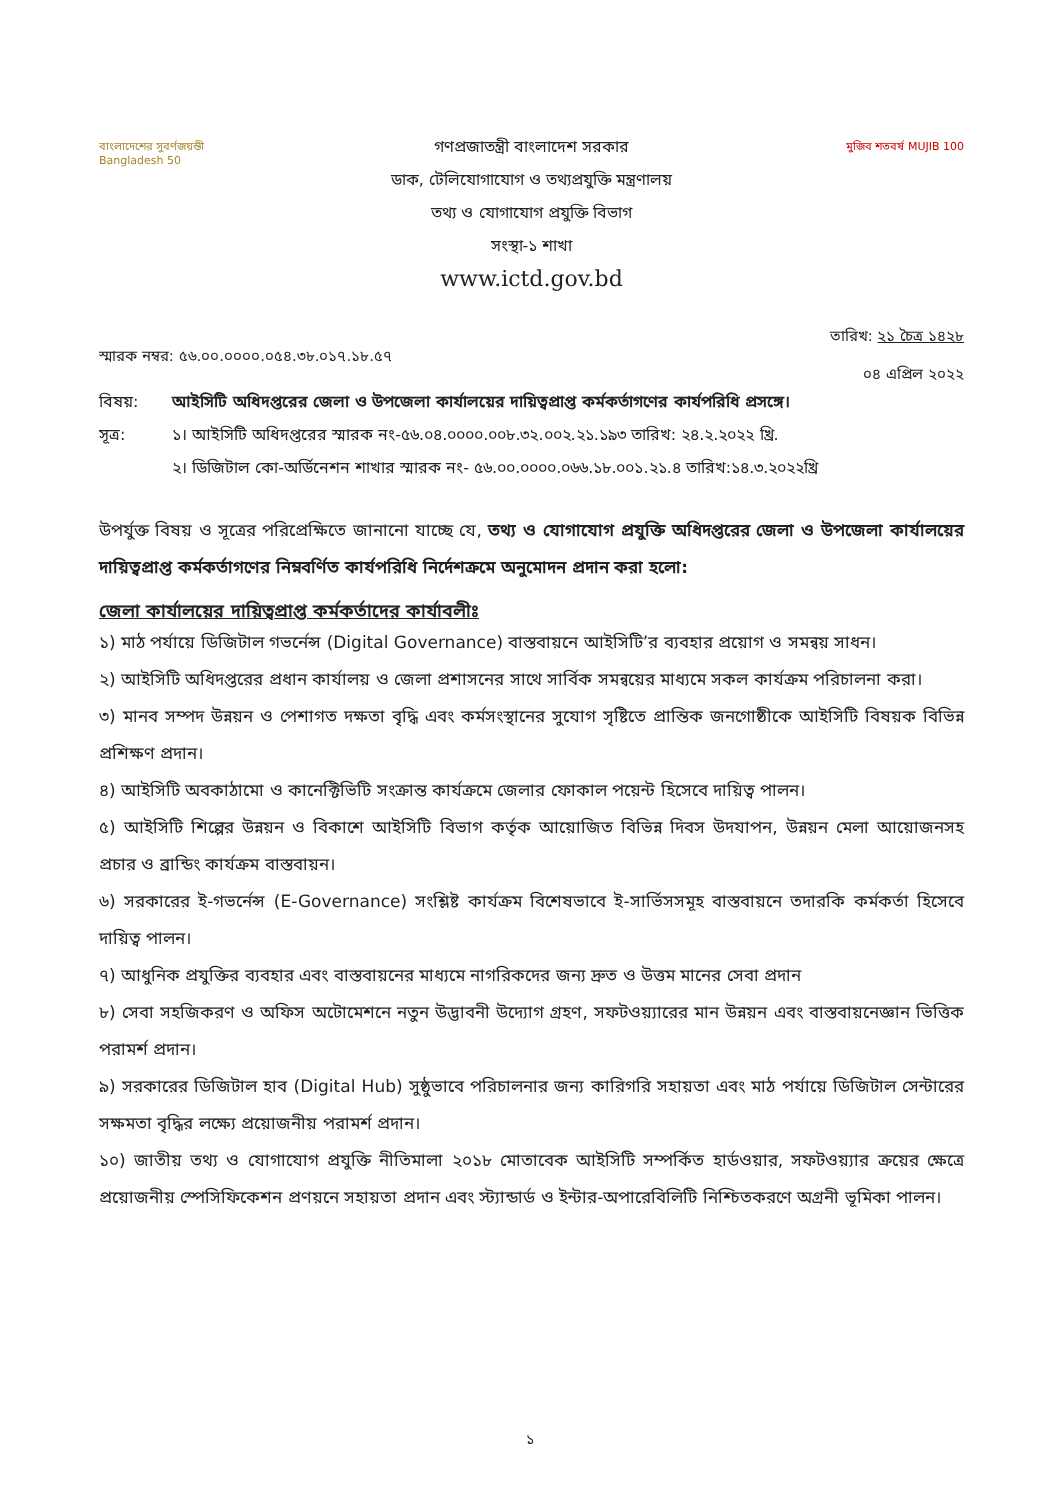বাংলাদেশের সুবর্ণজয়ন্তী Bangladesh 50
গণপ্রজাতন্ত্রী বাংলাদেশ সরকার
ডাক, টেলিযোগাযোগ ও তথ্যপ্রযুক্তি মন্ত্রণালয়
তথ্য ও যোগাযোগ প্রযুক্তি বিভাগ
সংস্থা-১ শাখা
www.ictd.gov.bd
মুজিব শতবর্ষ MUJIB 100
স্মারক নম্বর: ৫৬.০০.০০০০.০৫৪.৩৮.০১৭.১৮.৫৭ তারিখ: ২১ চৈত্র ১৪২৮
০৪ এপ্রিল ২০২২
বিষয়: আইসিটি অধিদপ্তরের জেলা ও উপজেলা কার্যালয়ের দায়িত্বপ্রাপ্ত কর্মকর্তাগণের কার্যপরিধি প্রসঙ্গে।
সূত্র: ১। আইসিটি অধিদপ্তরের স্মারক নং-৫৬.০৪.০০০০.০০৮.৩২.০০২.২১.১৯৩ তারিখ: ২৪.২.২০২২ খ্রি.
২। ডিজিটাল কো-অর্ডিনেশন শাখার স্মারক নং- ৫৬.০০.০০০০.০৬৬.১৮.০০১.২১.৪ তারিখ:১৪.৩.২০২২খ্রি
উপর্যুক্ত বিষয় ও সূত্রের পরিপ্রেক্ষিতে জানানো যাচ্ছে যে, তথ্য ও যোগাযোগ প্রযুক্তি অধিদপ্তরের জেলা ও উপজেলা কার্যালয়ের দায়িত্বপ্রাপ্ত কর্মকর্তাগণের নিম্নবর্ণিত কার্যপরিধি নির্দেশক্রমে অনুমোদন প্রদান করা হলো:
জেলা কার্যালয়ের দায়িত্বপ্রাপ্ত কর্মকর্তাদের কার্যাবলীঃ
১) মাঠ পর্যায়ে ডিজিটাল গভর্নেন্স (Digital Governance) বাস্তবায়নে আইসিটি’র ব্যবহার প্রয়োগ ও সমন্বয় সাধন।
২) আইসিটি অধিদপ্তরের প্রধান কার্যালয় ও জেলা প্রশাসনের সাথে সার্বিক সমন্বয়ের মাধ্যমে সকল কার্যক্রম পরিচালনা করা।
৩) মানব সম্পদ উন্নয়ন ও পেশাগত দক্ষতা বৃদ্ধি এবং কর্মসংস্থানের সুযোগ সৃষ্টিতে প্রান্তিক জনগোষ্ঠীকে আইসিটি বিষয়ক বিভিন্ন প্রশিক্ষণ প্রদান।
৪) আইসিটি অবকাঠামো ও কানেক্টিভিটি সংক্রান্ত কার্যক্রমে জেলার ফোকাল পয়েন্ট হিসেবে দায়িত্ব পালন।
৫) আইসিটি শিল্পের উন্নয়ন ও বিকাশে আইসিটি বিভাগ কর্তৃক আয়োজিত বিভিন্ন দিবস উদযাপন, উন্নয়ন মেলা আয়োজনসহ প্রচার ও ব্রান্ডিং কার্যক্রম বাস্তবায়ন।
৬) সরকারের ই-গভর্নেন্স (E-Governance) সংশ্লিষ্ট কার্যক্রম বিশেষভাবে ই-সার্ভিসসমূহ বাস্তবায়নে তদারকি কর্মকর্তা হিসেবে দায়িত্ব পালন।
৭) আধুনিক প্রযুক্তির ব্যবহার এবং বাস্তবায়নের মাধ্যমে নাগরিকদের জন্য দ্রুত ও উত্তম মানের সেবা প্রদান
৮) সেবা সহজিকরণ ও অফিস অটোমেশনে নতুন উদ্ভাবনী উদ্যোগ গ্রহণ, সফটওয়্যারের মান উন্নয়ন এবং বাস্তবায়নেজ্ঞান ভিত্তিক পরামর্শ প্রদান।
৯) সরকারের ডিজিটাল হাব (Digital Hub) সুষ্ঠুভাবে পরিচালনার জন্য কারিগরি সহায়তা এবং মাঠ পর্যায়ে ডিজিটাল সেন্টারের সক্ষমতা বৃদ্ধির লক্ষ্যে প্রয়োজনীয় পরামর্শ প্রদান।
১০) জাতীয় তথ্য ও যোগাযোগ প্রযুক্তি নীতিমালা ২০১৮ মোতাবেক আইসিটি সম্পর্কিত হার্ডওয়ার, সফটওয়্যার ক্রয়ের ক্ষেত্রে প্রয়োজনীয় স্পেসিফিকেশন প্রণয়নে সহায়তা প্রদান এবং স্ট্যান্ডার্ড ও ইন্টার-অপারেবিলিটি নিশ্চিতকরণে অগ্রনী ভূমিকা পালন।
১